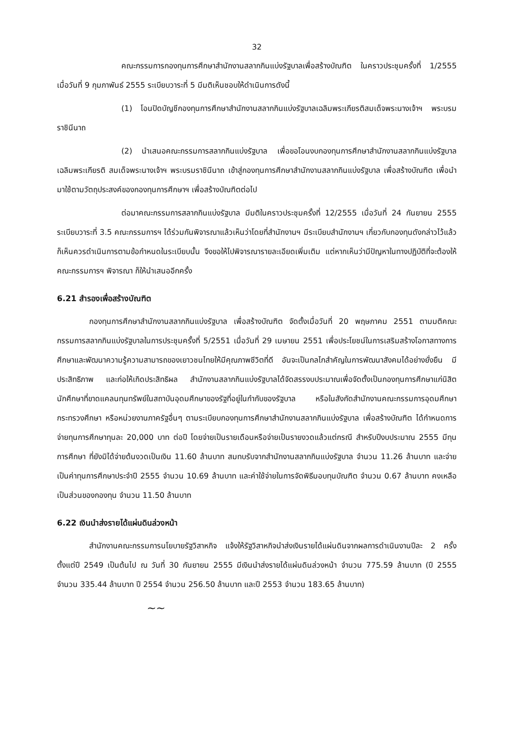32
คณะกรรมการกองทุนการศึกษาสำนักงานสลากกินแบ่งรัฐบาลเพื่อสร้างบัณฑิต ในคราวประชุมครั้งที่ 1/2555 เมื่อวันที่ 9 กุมภาพันธ์ 2555 ระเบียบวาระที่ 5 มีมติเห็นชอบให้ดำเนินการดังนี้
(1) โอนปิดบัญชีกองทุนการศึกษาสำนักงานสลากกินแบ่งรัฐบาลเฉลิมพระเกียรติสมเด็จพระนางเจ้าฯ พระบรมราชินีนาถ
(2) นำเสนอคณะกรรมการสลากกินแบ่งรัฐบาล เพื่อขอโอนงบกองทุนการศึกษาสำนักงานสลากกินแบ่งรัฐบาลเฉลิมพระเกียรติ สมเด็จพระนางเจ้าฯ พระบรมราชินีนาถ เข้าสู่กองทุนการศึกษาสำนักงานสลากกินแบ่งรัฐบาล เพื่อสร้างบัณฑิต เพื่อนำมาใช้ตามวัตถุประสงค์ของกองทุนการศึกษาฯ เพื่อสร้างบัณฑิตต่อไป
ต่อมาคณะกรรมการสลากกินแบ่งรัฐบาล มีมติในคราวประชุมครั้งที่ 12/2555 เมื่อวันที่ 24 กันยายน 2555 ระเบียบวาระที่ 3.5 คณะกรรมการฯ ได้ร่วมกันพิจารณาแล้วเห็นว่าโดยที่สำนักงานฯ มีระเบียบสำนักงานฯ เกี่ยวกับกองทุนดังกล่าวไว้แล้ว ก็เห็นควรดำเนินการตามข้อกำหนดในระเบียบนั้น จึงขอให้ไปพิจารณารายละเอียดเพิ่มเติม แต่หากเห็นว่ามีปัญหาในทางปฏิบัติที่จะต้องให้คณะกรรมการฯ พิจารณา ก็ให้นำเสนออีกครั้ง
6.21 สำรองเพื่อสร้างบัณฑิต
กองทุนการศึกษาสำนักงานสลากกินแบ่งรัฐบาล เพื่อสร้างบัณฑิต จัดตั้งเมื่อวันที่ 20 พฤษภาคม 2551 ตามมติคณะกรรมการสลากกินแบ่งรัฐบาลในการประชุมครั้งที่ 5/2551 เมื่อวันที่ 29 เมษายน 2551 เพื่อประโยชน์ในการเสริมสร้างโอกาสทางการศึกษาและพัฒนาความรู้ความสามารถของเยาวชนไทยให้มีคุณภาพชีวิตที่ดี อันจะเป็นกลไกสำคัญในการพัฒนาสังคมได้อย่างยั่งยืน มีประสิทธิภาพ และก่อให้เกิดประสิทธิผล สำนักงานสลากกินแบ่งรัฐบาลได้จัดสรรงบประมาณเพื่อจัดตั้งเป็นกองทุนการศึกษาแก่นิสิตนักศึกษาที่ขาดแคลนทุนทรัพย์ในสถาบันอุดมศึกษาของรัฐที่อยู่ในกำกับของรัฐบาล หรือในสังกัดสำนักงานคณะกรรมการอุดมศึกษา กระทรวงศึกษา หรือหน่วยงานภาครัฐอื่นๆ ตามระเบียบกองทุนการศึกษาสำนักงานสลากกินแบ่งรัฐบาล เพื่อสร้างบัณฑิต ได้กำหนดการจ่ายทุนการศึกษาทุนละ 20,000 บาท ต่อปี โดยจ่ายเป็นรายเดือนหรือจ่ายเป็นรายงวดแล้วแต่กรณี สำหรับปีงบประมาณ 2555 มีทุนการศึกษา ที่ยังมิได้จ่ายต้นงวดเป็นเงิน 11.60 ล้านบาท สมทบรับจากสำนักงานสลากกินแบ่งรัฐบาล จำนวน 11.26 ล้านบาท และจ่ายเป็นค่าทุนการศึกษาประจำปี 2555 จำนวน 10.69 ล้านบาท และค่าใช้จ่ายในการจัดพิธีมอบทุนบัณฑิต จำนวน 0.67 ล้านบาท คงเหลือเป็นส่วนของกองทุน จำนวน 11.50 ล้านบาท
6.22 เงินนำส่งรายได้แผ่นดินล่วงหน้า
สำนักงานคณะกรรมการนโยบายรัฐวิสาหกิจ แจ้งให้รัฐวิสาหกิจนำส่งเงินรายได้แผ่นดินจากผลการดำเนินงานปีละ 2 ครั้ง ตั้งแต่ปี 2549 เป็นต้นไป ณ วันที่ 30 กันยายน 2555 มีเงินนำส่งรายได้แผ่นดินล่วงหน้า จำนวน 775.59 ล้านบาท (ปี 2555 จำนวน 335.44 ล้านบาท ปี 2554 จำนวน 256.50 ล้านบาท และปี 2553 จำนวน 183.65 ล้านบาท)
~~